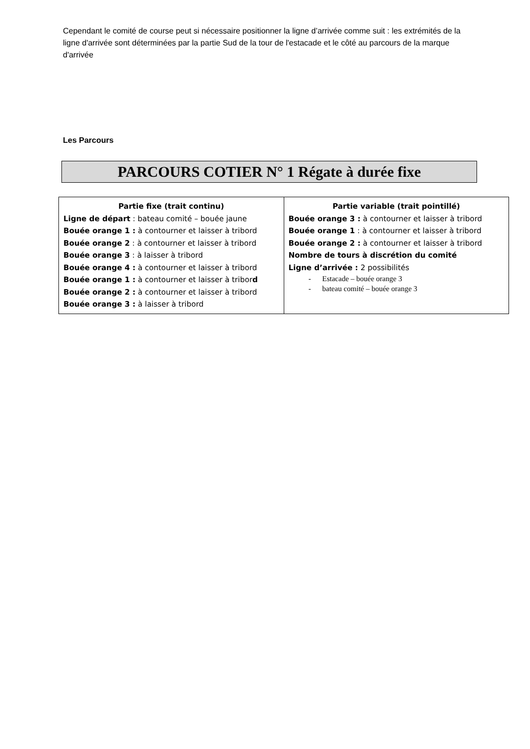Cependant le comité de course peut si nécessaire positionner la ligne d’arrivée comme suit : les extrémités de la ligne d'arrivée sont déterminées par la partie Sud de la tour de l'estacade et le côté au parcours de la marque d'arrivée
Les Parcours
PARCOURS COTIER N° 1 Régate à durée fixe
| Partie fixe (trait continu) Ligne de départ : bateau comité – bouée jaune Bouée orange 1 : à contourner et laisser à tribord Bouée orange 2 : à contourner et laisser à tribord Bouée orange 3 : à laisser à tribord Bouée orange 4 : à contourner et laisser à tribord Bouée orange 1 : à contourner et laisser à tribor d Bouée orange 2 : à contourner et laisser à tribord Bouée orange 3 : à laisser à tribord | Partie variable (trait pointillé) Bouée orange 3 : à contourner et laisser à tribord Bouée orange 1 : à contourner et laisser à tribord Bouée orange 2 : à contourner et laisser à tribord Nombre de tours à discrétion du comité Ligne d’arrivée : 2 possibilités - Estacade – bouée orange 3 - bateau comité – bouée orange 3 |